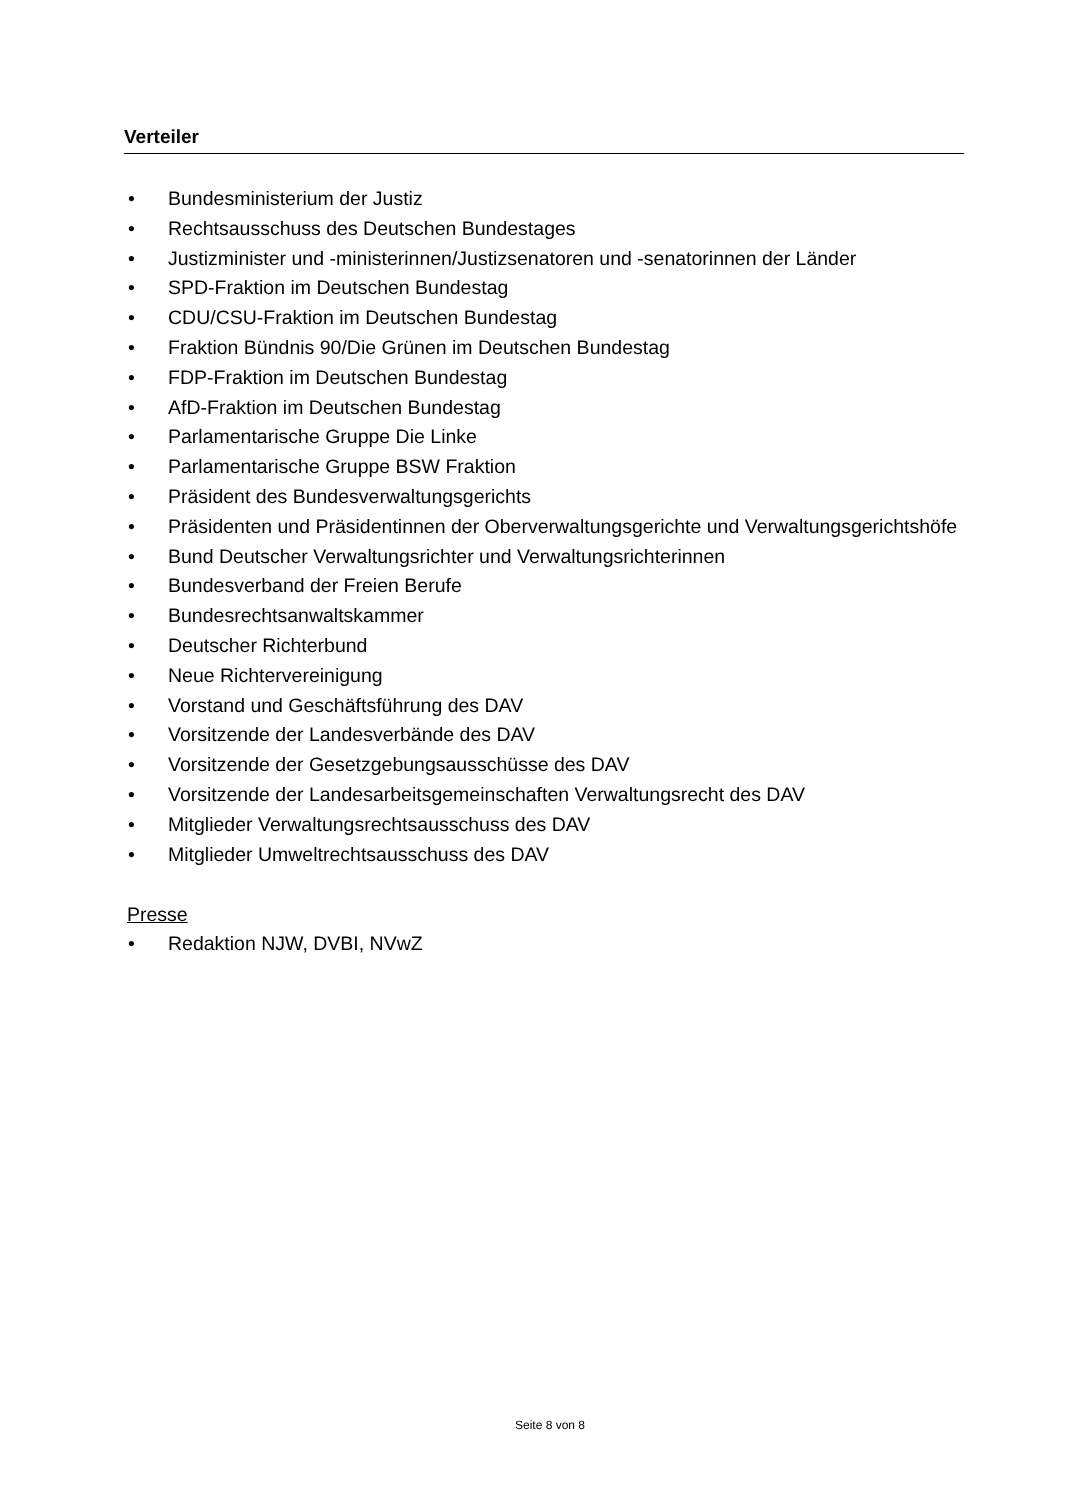Verteiler
• Bundesministerium der Justiz
• Rechtsausschuss des Deutschen Bundestages
• Justizminister und -ministerinnen/Justizsenatoren und -senatorinnen der Länder
• SPD-Fraktion im Deutschen Bundestag
• CDU/CSU-Fraktion im Deutschen Bundestag
• Fraktion Bündnis 90/Die Grünen im Deutschen Bundestag
• FDP-Fraktion im Deutschen Bundestag
• AfD-Fraktion im Deutschen Bundestag
• Parlamentarische Gruppe Die Linke
• Parlamentarische Gruppe BSW Fraktion
• Präsident des Bundesverwaltungsgerichts
• Präsidenten und Präsidentinnen der Oberverwaltungsgerichte und Verwaltungsgerichtshöfe
• Bund Deutscher Verwaltungsrichter und Verwaltungsrichterinnen
• Bundesverband der Freien Berufe
• Bundesrechtsanwaltskammer
• Deutscher Richterbund
• Neue Richtervereinigung
• Vorstand und Geschäftsführung des DAV
• Vorsitzende der Landesverbände des DAV
• Vorsitzende der Gesetzgebungsausschüsse des DAV
• Vorsitzende der Landesarbeitsgemeinschaften Verwaltungsrecht des DAV
• Mitglieder Verwaltungsrechtsausschuss des DAV
• Mitglieder Umweltrechtsausschuss des DAV
Presse
• Redaktion NJW, DVBI, NVwZ
Seite 8 von 8